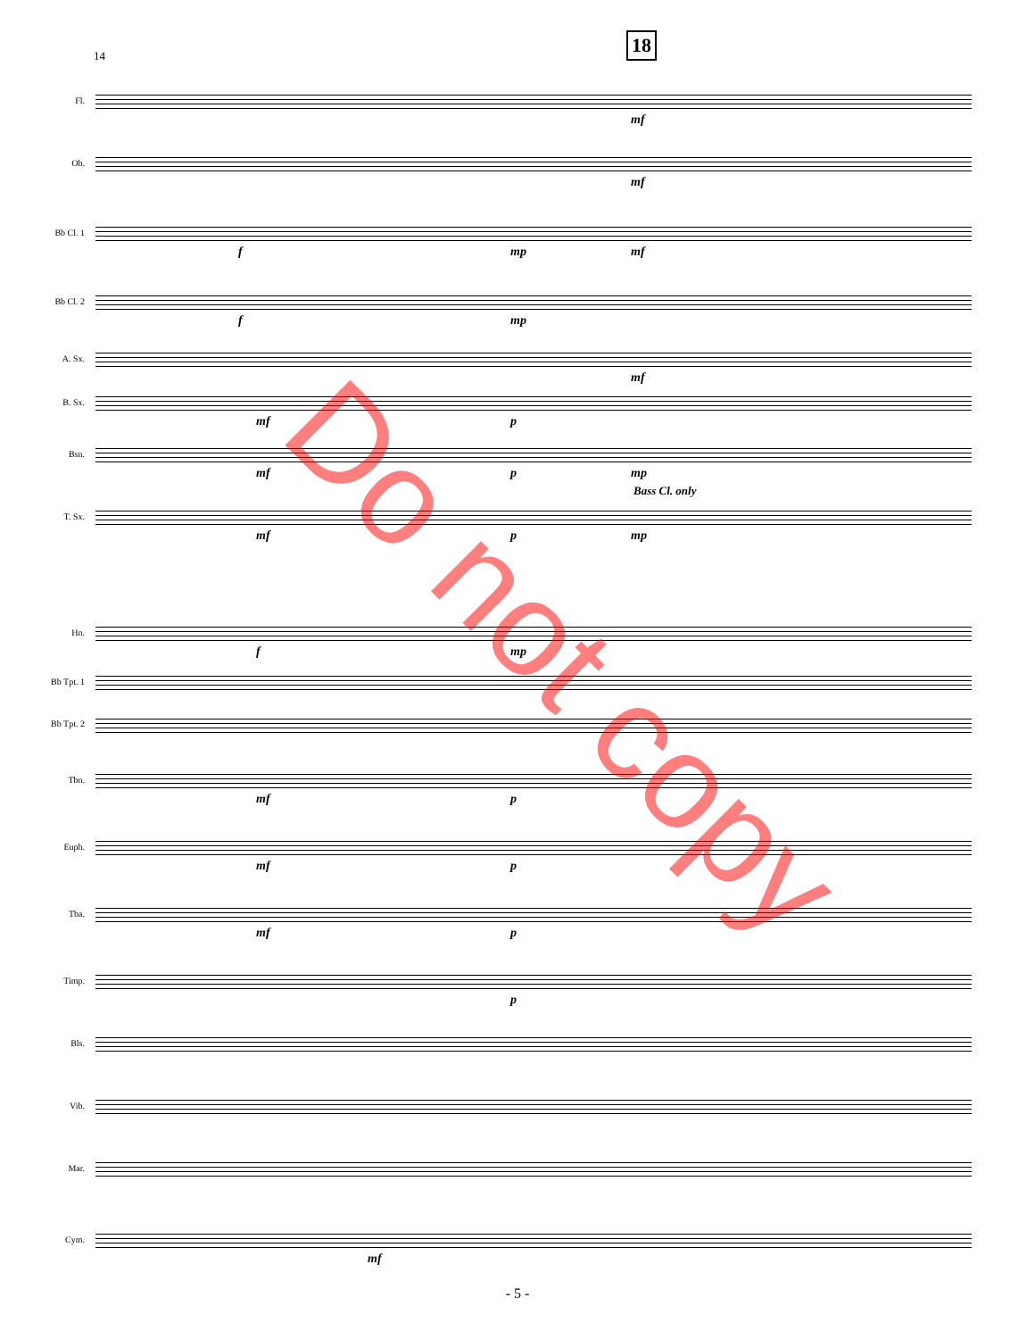14
18
Fl.
mf
Ob.
mf
Bb Cl. 1
f mp mf
Bb Cl. 2
f mp
A. Sx.
mf
B. Sx.
mf p
Bsn.
mf p mp
Bass Cl. only
T. Sx.
mf p mp
Hn.
f mp
Bb Tpt. 1
Bb Tpt. 2
Tbn.
mf p
Euph.
mf p
Tba.
mf p
Timp.
p
Bls.
Vib.
Mar.
Cym.
mf
- 5 -
Do not copy